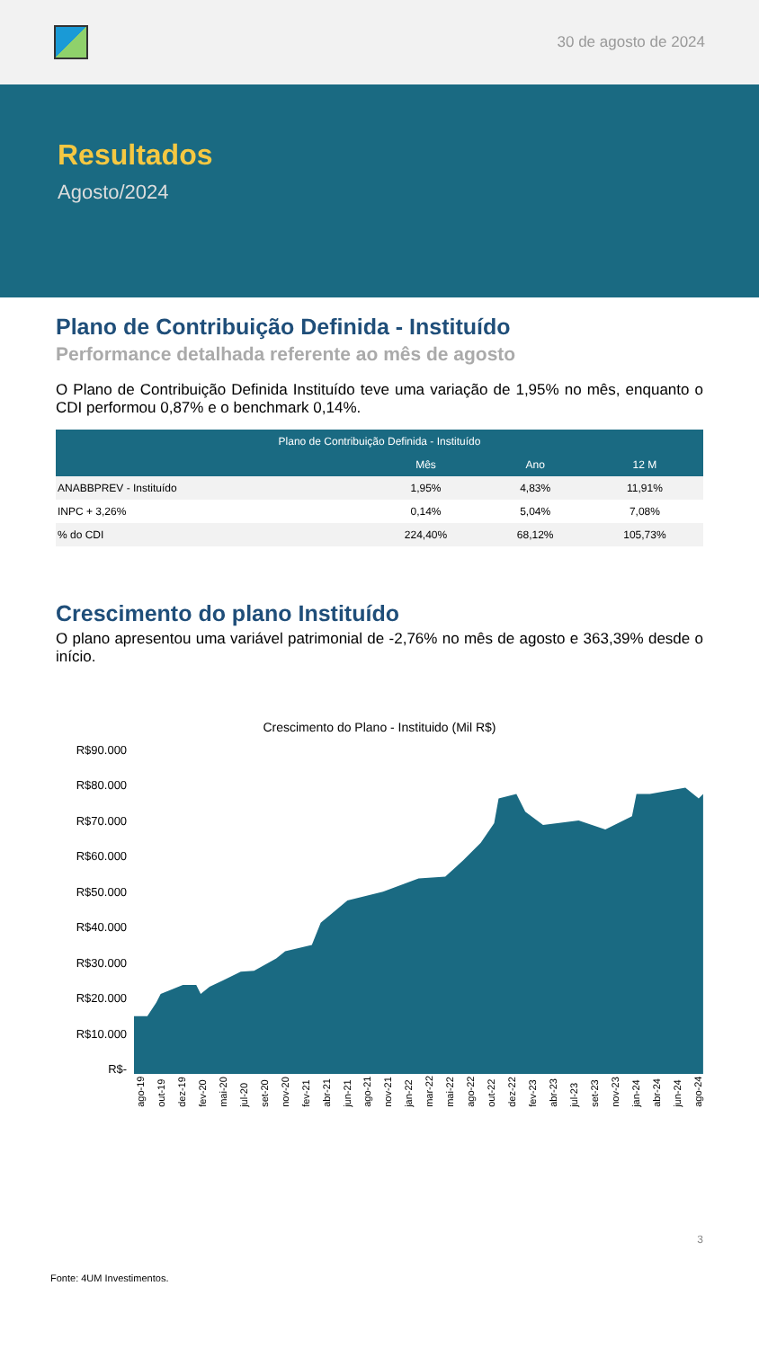30 de agosto de 2024
Resultados
Agosto/2024
Plano de Contribuição Definida - Instituído
Performance detalhada referente ao mês de agosto
O Plano de Contribuição Definida Instituído teve uma variação de 1,95% no mês, enquanto o CDI performou 0,87% e o benchmark 0,14%.
| Plano de Contribuição Definida - Instituído | | | |
| --- | --- | --- | --- |
| | Mês | Ano | 12 M |
| ANABBPREV - Instituído | 1,95% | 4,83% | 11,91% |
| INPC + 3,26% | 0,14% | 5,04% | 7,08% |
| % do CDI | 224,40% | 68,12% | 105,73% |
Crescimento do plano Instituído
O plano apresentou uma variável patrimonial de -2,76% no mês de agosto e 363,39% desde o início.
Crescimento do Plano - Instituido (Mil R$)
R$90.000
R$80.000
R$70.000
R$60.000
R$50.000
R$40.000
R$30.000
R$20.000
R$10.000
R$-
ago-19 out-19 dez-19 fev-20 mai-20 jul-20 set-20 nov-20 fev-21 abr-21 jun-21 ago-21 nov-21 jan-22 mar-22 mai-22 ago-22 out-22 dez-22 fev-23 abr-23 jul-23 set-23 nov-23 jan-24 abr-24 jun-24 ago-24
3
Fonte: 4UM Investimentos.